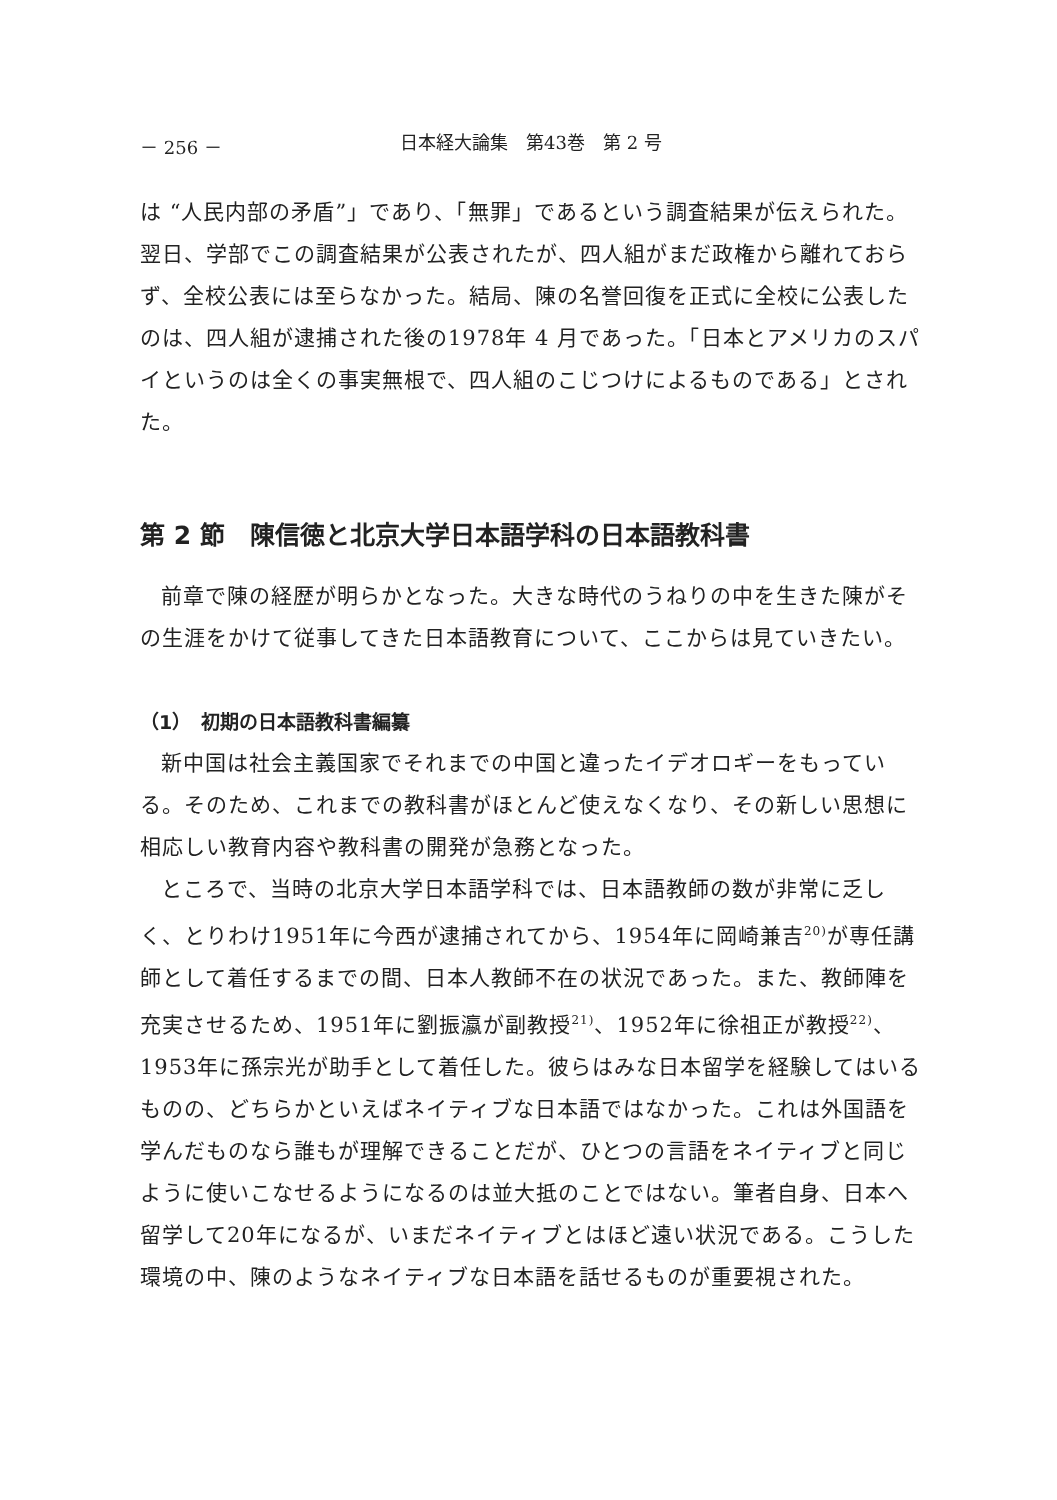－ 256 － 日本経大論集　第43巻　第 2 号
は “人民内部の矛盾”」であり、「無罪」であるという調査結果が伝えられた。翌日、学部でこの調査結果が公表されたが、四人組がまだ政権から離れておらず、全校公表には至らなかった。結局、陳の名誉回復を正式に全校に公表したのは、四人組が逮捕された後の1978年 4 月であった。「日本とアメリカのスパイというのは全くの事実無根で、四人組のこじつけによるものである」とされた。
第 2 節　陳信徳と北京大学日本語学科の日本語教科書
前章で陳の経歴が明らかとなった。大きな時代のうねりの中を生きた陳がその生涯をかけて従事してきた日本語教育について、ここからは見ていきたい。
（1）　初期の日本語教科書編纂
新中国は社会主義国家でそれまでの中国と違ったイデオロギーをもっている。そのため、これまでの教科書がほとんど使えなくなり、その新しい思想に相応しい教育内容や教科書の開発が急務となった。
ところで、当時の北京大学日本語学科では、日本語教師の数が非常に乏しく、とりわけ1951年に今西が逮捕されてから、1954年に岡崎兼吉<sup>20)</sup>が専任講師として着任するまでの間、日本人教師不在の状況であった。また、教師陣を充実させるため、1951年に劉振瀛が副教授<sup>21)</sup>、1952年に徐祖正が教授<sup>22)</sup>、1953年に孫宗光が助手として着任した。彼らはみな日本留学を経験してはいるものの、どちらかといえばネイティブな日本語ではなかった。これは外国語を学んだものなら誰もが理解できることだが、ひとつの言語をネイティブと同じように使いこなせるようになるのは並大抵のことではない。筆者自身、日本へ留学して20年になるが、いまだネイティブとはほど遠い状況である。こうした環境の中、陳のようなネイティブな日本語を話せるものが重要視された。